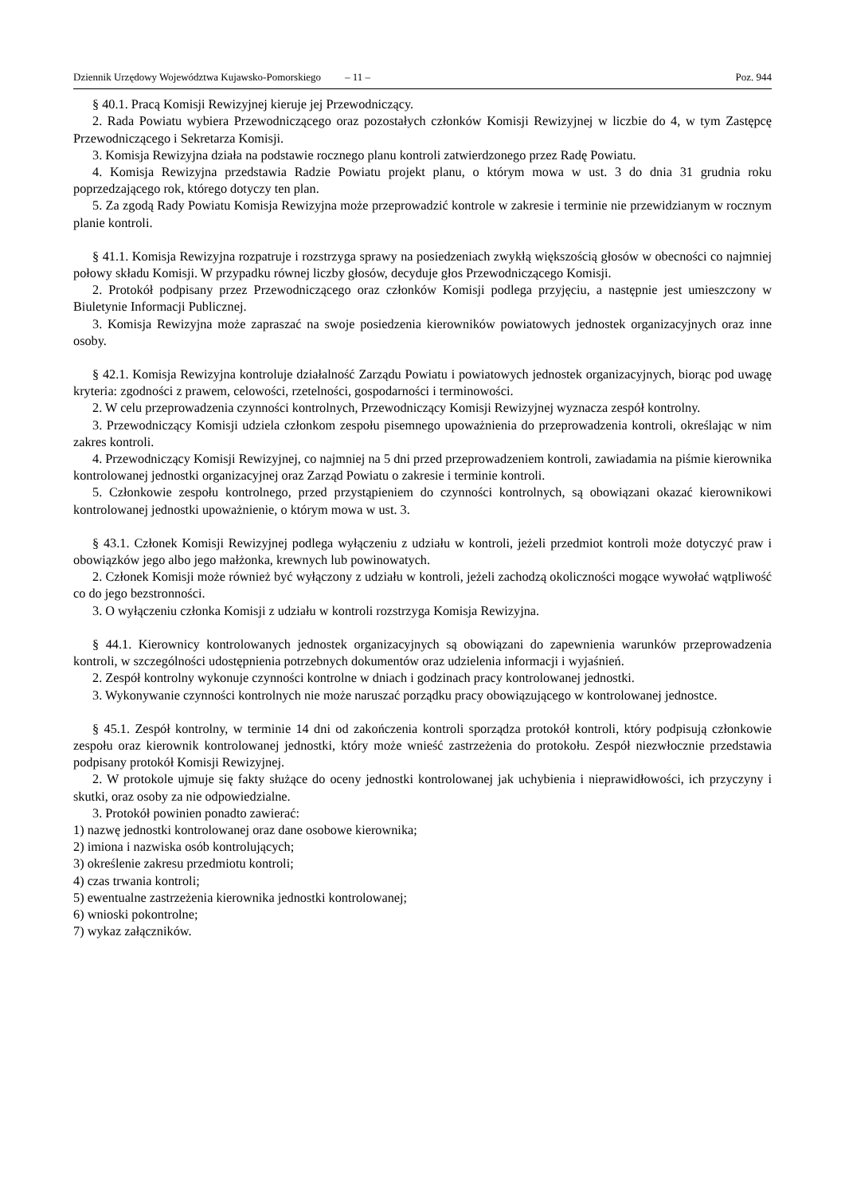Dziennik Urzędowy Województwa Kujawsko-Pomorskiego – 11 – Poz. 944
§ 40.1. Pracą Komisji Rewizyjnej kieruje jej Przewodniczący.
2. Rada Powiatu wybiera Przewodniczącego oraz pozostałych członków Komisji Rewizyjnej w liczbie do 4, w tym Zastępcę Przewodniczącego i Sekretarza Komisji.
3. Komisja Rewizyjna działa na podstawie rocznego planu kontroli zatwierdzonego przez Radę Powiatu.
4. Komisja Rewizyjna przedstawia Radzie Powiatu projekt planu, o którym mowa w ust. 3 do dnia 31 grudnia roku poprzedzającego rok, którego dotyczy ten plan.
5. Za zgodą Rady Powiatu Komisja Rewizyjna może przeprowadzić kontrole w zakresie i terminie nie przewidzianym w rocznym planie kontroli.
§ 41.1. Komisja Rewizyjna rozpatruje i rozstrzyga sprawy na posiedzeniach zwykłą większością głosów w obecności co najmniej połowy składu Komisji. W przypadku równej liczby głosów, decyduje głos Przewodniczącego Komisji.
2. Protokół podpisany przez Przewodniczącego oraz członków Komisji podlega przyjęciu, a następnie jest umieszczony w Biuletynie Informacji Publicznej.
3. Komisja Rewizyjna może zapraszać na swoje posiedzenia kierowników powiatowych jednostek organizacyjnych oraz inne osoby.
§ 42.1. Komisja Rewizyjna kontroluje działalność Zarządu Powiatu i powiatowych jednostek organizacyjnych, biorąc pod uwagę kryteria: zgodności z prawem, celowości, rzetelności, gospodarności i terminowości.
2. W celu przeprowadzenia czynności kontrolnych, Przewodniczący Komisji Rewizyjnej wyznacza zespół kontrolny.
3. Przewodniczący Komisji udziela członkom zespołu pisemnego upoważnienia do przeprowadzenia kontroli, określając w nim zakres kontroli.
4. Przewodniczący Komisji Rewizyjnej, co najmniej na 5 dni przed przeprowadzeniem kontroli, zawiadamia na piśmie kierownika kontrolowanej jednostki organizacyjnej oraz Zarząd Powiatu o zakresie i terminie kontroli.
5. Członkowie zespołu kontrolnego, przed przystąpieniem do czynności kontrolnych, są obowiązani okazać kierownikowi kontrolowanej jednostki upoważnienie, o którym mowa w ust. 3.
§ 43.1. Członek Komisji Rewizyjnej podlega wyłączeniu z udziału w kontroli, jeżeli przedmiot kontroli może dotyczyć praw i obowiązków jego albo jego małżonka, krewnych lub powinowatych.
2. Członek Komisji może również być wyłączony z udziału w kontroli, jeżeli zachodzą okoliczności mogące wywołać wątpliwość co do jego bezstronności.
3. O wyłączeniu członka Komisji z udziału w kontroli rozstrzyga Komisja Rewizyjna.
§ 44.1. Kierownicy kontrolowanych jednostek organizacyjnych są obowiązani do zapewnienia warunków przeprowadzenia kontroli, w szczególności udostępnienia potrzebnych dokumentów oraz udzielenia informacji i wyjaśnień.
2. Zespół kontrolny wykonuje czynności kontrolne w dniach i godzinach pracy kontrolowanej jednostki.
3. Wykonywanie czynności kontrolnych nie może naruszać porządku pracy obowiązującego w kontrolowanej jednostce.
§ 45.1. Zespół kontrolny, w terminie 14 dni od zakończenia kontroli sporządza protokół kontroli, który podpisują członkowie zespołu oraz kierownik kontrolowanej jednostki, który może wnieść zastrzeżenia do protokołu. Zespół niezwłocznie przedstawia podpisany protokół Komisji Rewizyjnej.
2. W protokole ujmuje się fakty służące do oceny jednostki kontrolowanej jak uchybienia i nieprawidłowości, ich przyczyny i skutki, oraz osoby za nie odpowiedzialne.
3. Protokół powinien ponadto zawierać:
1) nazwę jednostki kontrolowanej oraz dane osobowe kierownika;
2) imiona i nazwiska osób kontrolujących;
3) określenie zakresu przedmiotu kontroli;
4) czas trwania kontroli;
5) ewentualne zastrzeżenia kierownika jednostki kontrolowanej;
6) wnioski pokontrolne;
7) wykaz załączników.